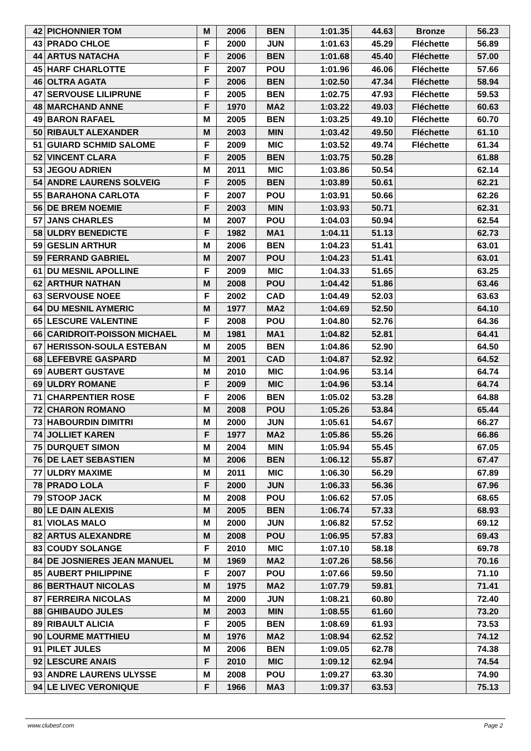| 42 | PICHONNIER TOM | M | 2006 | BEN | 1:01.35 | 44.63 | Bronze | 56.23 |
| 43 | PRADO CHLOE | F | 2000 | JUN | 1:01.63 | 45.29 | Fléchette | 56.89 |
| 44 | ARTUS NATACHA | F | 2006 | BEN | 1:01.68 | 45.40 | Fléchette | 57.00 |
| 45 | HARF CHARLOTTE | F | 2007 | POU | 1:01.96 | 46.06 | Fléchette | 57.66 |
| 46 | OLTRA AGATA | F | 2006 | BEN | 1:02.50 | 47.34 | Fléchette | 58.94 |
| 47 | SERVOUSE LILIPRUNE | F | 2005 | BEN | 1:02.75 | 47.93 | Fléchette | 59.53 |
| 48 | MARCHAND ANNE | F | 1970 | MA2 | 1:03.22 | 49.03 | Fléchette | 60.63 |
| 49 | BARON RAFAEL | M | 2005 | BEN | 1:03.25 | 49.10 | Fléchette | 60.70 |
| 50 | RIBAULT ALEXANDER | M | 2003 | MIN | 1:03.42 | 49.50 | Fléchette | 61.10 |
| 51 | GUIARD SCHMID SALOME | F | 2009 | MIC | 1:03.52 | 49.74 | Fléchette | 61.34 |
| 52 | VINCENT CLARA | F | 2005 | BEN | 1:03.75 | 50.28 | | 61.88 |
| 53 | JEGOU ADRIEN | M | 2011 | MIC | 1:03.86 | 50.54 | | 62.14 |
| 54 | ANDRE LAURENS SOLVEIG | F | 2005 | BEN | 1:03.89 | 50.61 | | 62.21 |
| 55 | BARAHONA CARLOTA | F | 2007 | POU | 1:03.91 | 50.66 | | 62.26 |
| 56 | DE BREM NOEMIE | F | 2003 | MIN | 1:03.93 | 50.71 | | 62.31 |
| 57 | JANS CHARLES | M | 2007 | POU | 1:04.03 | 50.94 | | 62.54 |
| 58 | ULDRY BENEDICTE | F | 1982 | MA1 | 1:04.11 | 51.13 | | 62.73 |
| 59 | GESLIN ARTHUR | M | 2006 | BEN | 1:04.23 | 51.41 | | 63.01 |
| 59 | FERRAND GABRIEL | M | 2007 | POU | 1:04.23 | 51.41 | | 63.01 |
| 61 | DU MESNIL APOLLINE | F | 2009 | MIC | 1:04.33 | 51.65 | | 63.25 |
| 62 | ARTHUR NATHAN | M | 2008 | POU | 1:04.42 | 51.86 | | 63.46 |
| 63 | SERVOUSE NOEE | F | 2002 | CAD | 1:04.49 | 52.03 | | 63.63 |
| 64 | DU MESNIL AYMERIC | M | 1977 | MA2 | 1:04.69 | 52.50 | | 64.10 |
| 65 | LESCURE VALENTINE | F | 2008 | POU | 1:04.80 | 52.76 | | 64.36 |
| 66 | CARIDROIT-POISSON MICHAEL | M | 1981 | MA1 | 1:04.82 | 52.81 | | 64.41 |
| 67 | HERISSON-SOULA ESTEBAN | M | 2005 | BEN | 1:04.86 | 52.90 | | 64.50 |
| 68 | LEFEBVRE GASPARD | M | 2001 | CAD | 1:04.87 | 52.92 | | 64.52 |
| 69 | AUBERT GUSTAVE | M | 2010 | MIC | 1:04.96 | 53.14 | | 64.74 |
| 69 | ULDRY ROMANE | F | 2009 | MIC | 1:04.96 | 53.14 | | 64.74 |
| 71 | CHARPENTIER ROSE | F | 2006 | BEN | 1:05.02 | 53.28 | | 64.88 |
| 72 | CHARON ROMANO | M | 2008 | POU | 1:05.26 | 53.84 | | 65.44 |
| 73 | HABOURDIN DIMITRI | M | 2000 | JUN | 1:05.61 | 54.67 | | 66.27 |
| 74 | JOLLIET KAREN | F | 1977 | MA2 | 1:05.86 | 55.26 | | 66.86 |
| 75 | DURQUET SIMON | M | 2004 | MIN | 1:05.94 | 55.45 | | 67.05 |
| 76 | DE LAET SEBASTIEN | M | 2006 | BEN | 1:06.12 | 55.87 | | 67.47 |
| 77 | ULDRY MAXIME | M | 2011 | MIC | 1:06.30 | 56.29 | | 67.89 |
| 78 | PRADO LOLA | F | 2000 | JUN | 1:06.33 | 56.36 | | 67.96 |
| 79 | STOOP JACK | M | 2008 | POU | 1:06.62 | 57.05 | | 68.65 |
| 80 | LE DAIN ALEXIS | M | 2005 | BEN | 1:06.74 | 57.33 | | 68.93 |
| 81 | VIOLAS MALO | M | 2000 | JUN | 1:06.82 | 57.52 | | 69.12 |
| 82 | ARTUS ALEXANDRE | M | 2008 | POU | 1:06.95 | 57.83 | | 69.43 |
| 83 | COUDY SOLANGE | F | 2010 | MIC | 1:07.10 | 58.18 | | 69.78 |
| 84 | DE JOSNIERES JEAN MANUEL | M | 1969 | MA2 | 1:07.26 | 58.56 | | 70.16 |
| 85 | AUBERT PHILIPPINE | F | 2007 | POU | 1:07.66 | 59.50 | | 71.10 |
| 86 | BERTHAUT NICOLAS | M | 1975 | MA2 | 1:07.79 | 59.81 | | 71.41 |
| 87 | FERREIRA NICOLAS | M | 2000 | JUN | 1:08.21 | 60.80 | | 72.40 |
| 88 | GHIBAUDO JULES | M | 2003 | MIN | 1:08.55 | 61.60 | | 73.20 |
| 89 | RIBAULT ALICIA | F | 2005 | BEN | 1:08.69 | 61.93 | | 73.53 |
| 90 | LOURME MATTHIEU | M | 1976 | MA2 | 1:08.94 | 62.52 | | 74.12 |
| 91 | PILET JULES | M | 2006 | BEN | 1:09.05 | 62.78 | | 74.38 |
| 92 | LESCURE ANAIS | F | 2010 | MIC | 1:09.12 | 62.94 | | 74.54 |
| 93 | ANDRE LAURENS ULYSSE | M | 2008 | POU | 1:09.27 | 63.30 | | 74.90 |
| 94 | LE LIVEC VERONIQUE | F | 1966 | MA3 | 1:09.37 | 63.53 | | 75.13 |
www.clubesf.com Page 2